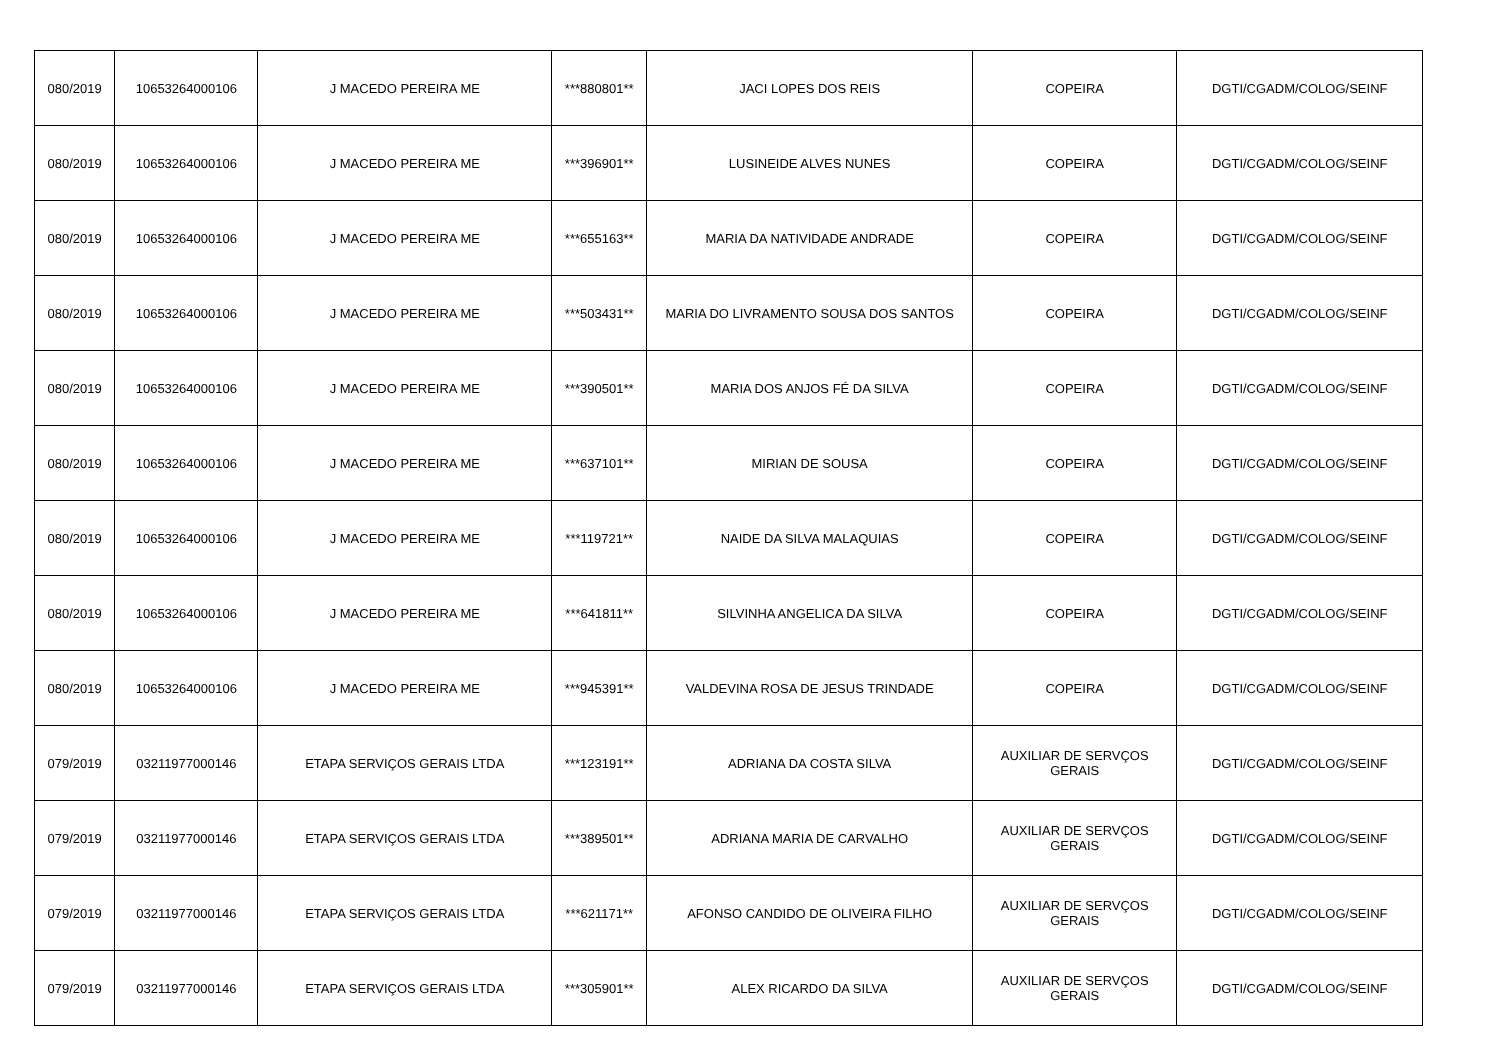| 080/2019 | 10653264000106 | J MACEDO PEREIRA ME | ***880801** | JACI LOPES DOS REIS | COPEIRA | DGTI/CGADM/COLOG/SEINF |
| 080/2019 | 10653264000106 | J MACEDO PEREIRA ME | ***396901** | LUSINEIDE ALVES NUNES | COPEIRA | DGTI/CGADM/COLOG/SEINF |
| 080/2019 | 10653264000106 | J MACEDO PEREIRA ME | ***655163** | MARIA DA NATIVIDADE ANDRADE | COPEIRA | DGTI/CGADM/COLOG/SEINF |
| 080/2019 | 10653264000106 | J MACEDO PEREIRA ME | ***503431** | MARIA DO LIVRAMENTO SOUSA DOS SANTOS | COPEIRA | DGTI/CGADM/COLOG/SEINF |
| 080/2019 | 10653264000106 | J MACEDO PEREIRA ME | ***390501** | MARIA DOS ANJOS FÉ DA SILVA | COPEIRA | DGTI/CGADM/COLOG/SEINF |
| 080/2019 | 10653264000106 | J MACEDO PEREIRA ME | ***637101** | MIRIAN DE SOUSA | COPEIRA | DGTI/CGADM/COLOG/SEINF |
| 080/2019 | 10653264000106 | J MACEDO PEREIRA ME | ***119721** | NAIDE DA SILVA MALAQUIAS | COPEIRA | DGTI/CGADM/COLOG/SEINF |
| 080/2019 | 10653264000106 | J MACEDO PEREIRA ME | ***641811** | SILVINHA ANGELICA DA SILVA | COPEIRA | DGTI/CGADM/COLOG/SEINF |
| 080/2019 | 10653264000106 | J MACEDO PEREIRA ME | ***945391** | VALDEVINA ROSA DE JESUS TRINDADE | COPEIRA | DGTI/CGADM/COLOG/SEINF |
| 079/2019 | 03211977000146 | ETAPA SERVIÇOS GERAIS LTDA | ***123191** | ADRIANA DA COSTA SILVA | AUXILIAR DE SERVÇOS GERAIS | DGTI/CGADM/COLOG/SEINF |
| 079/2019 | 03211977000146 | ETAPA SERVIÇOS GERAIS LTDA | ***389501** | ADRIANA MARIA DE CARVALHO | AUXILIAR DE SERVÇOS GERAIS | DGTI/CGADM/COLOG/SEINF |
| 079/2019 | 03211977000146 | ETAPA SERVIÇOS GERAIS LTDA | ***621171** | AFONSO CANDIDO DE OLIVEIRA FILHO | AUXILIAR DE SERVÇOS GERAIS | DGTI/CGADM/COLOG/SEINF |
| 079/2019 | 03211977000146 | ETAPA SERVIÇOS GERAIS LTDA | ***305901** | ALEX RICARDO DA SILVA | AUXILIAR DE SERVÇOS GERAIS | DGTI/CGADM/COLOG/SEINF |